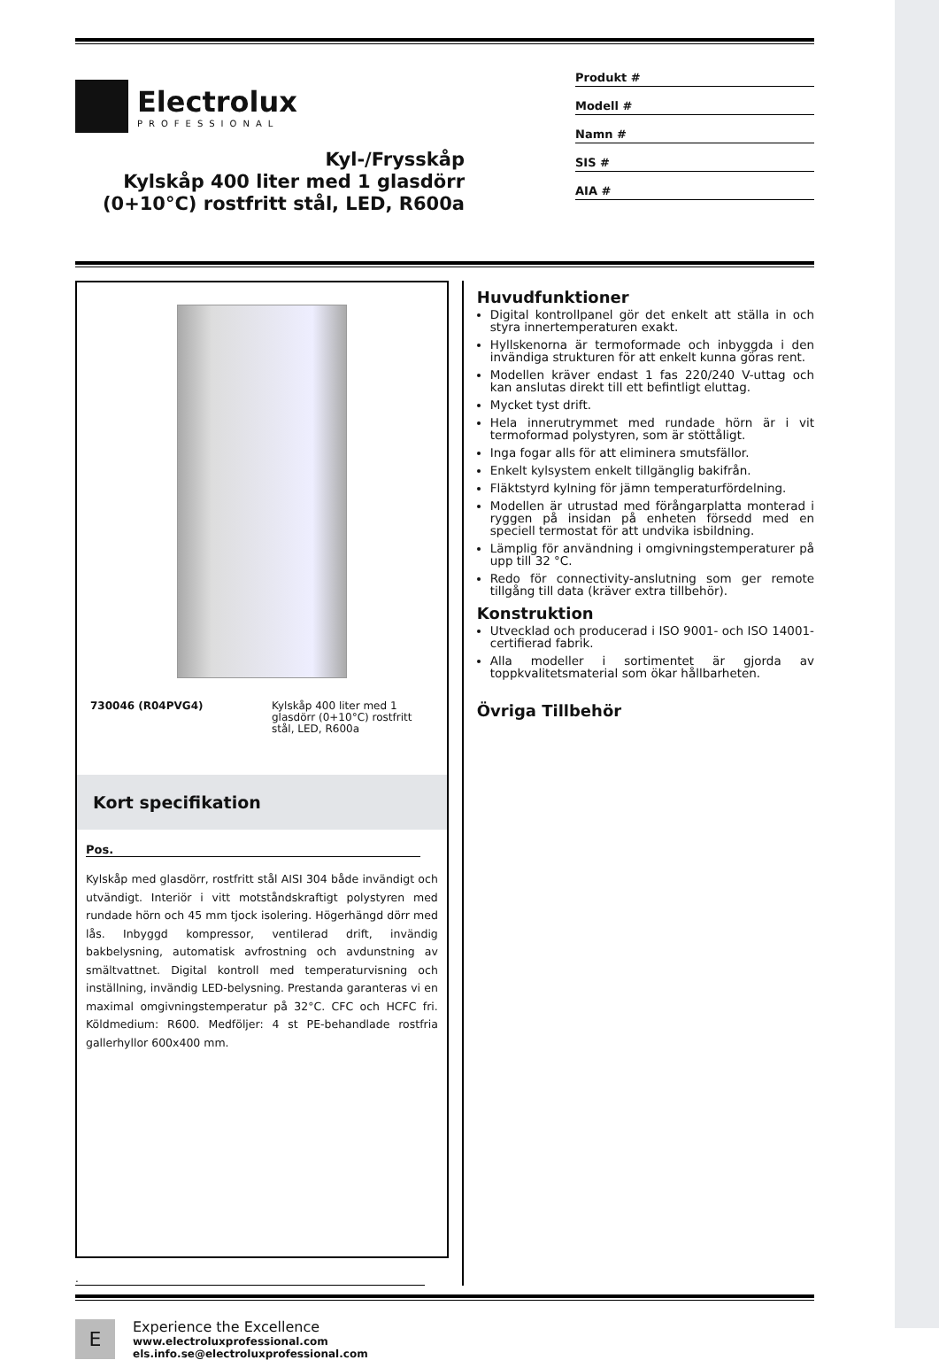Electrolux
PROFESSIONAL
Kyl-/Frysskåp
Kylskåp 400 liter med 1 glasdörr
(0+10°C) rostfritt stål, LED, R600a
Produkt #
Modell #
Namn #
SIS #
AIA #
730046 (R04PVG4) Kylskåp 400 liter med 1 glasdörr (0+10°C) rostfritt stål, LED, R600a
Kort specifikation
Pos.
Kylskåp med glasdörr, rostfritt stål AISI 304 både invändigt och utvändigt. Interiör i vitt motståndskraftigt polystyren med rundade hörn och 45 mm tjock isolering. Högerhängd dörr med lås. Inbyggd kompressor, ventilerad drift, invändig bakbelysning, automatisk avfrostning och avdunstning av smältvattnet. Digital kontroll med temperaturvisning och inställning, invändig LED-belysning. Prestanda garanteras vi en maximal omgivningstemperatur på 32°C. CFC och HCFC fri. Köldmedium: R600. Medföljer: 4 st PE-behandlade rostfria gallerhyllor 600x400 mm.
Huvudfunktioner
Digital kontrollpanel gör det enkelt att ställa in och styra innertemperaturen exakt.
Hyllskenorna är termoformade och inbyggda i den invändiga strukturen för att enkelt kunna göras rent.
Modellen kräver endast 1 fas 220/240 V-uttag och kan anslutas direkt till ett befintligt eluttag.
Mycket tyst drift.
Hela innerutrymmet med rundade hörn är i vit termoformad polystyren, som är stöttåligt.
Inga fogar alls för att eliminera smutsfällor.
Enkelt kylsystem enkelt tillgänglig bakifrån.
Fläktstyrd kylning för jämn temperaturfördelning.
Modellen är utrustad med förångarplatta monterad i ryggen på insidan på enheten försedd med en speciell termostat för att undvika isbildning.
Lämplig för användning i omgivningstemperaturer på upp till 32 °C.
Redo för connectivity-anslutning som ger remote tillgång till data (kräver extra tillbehör).
Konstruktion
Utvecklad och producerad i ISO 9001- och ISO 14001-certifierad fabrik.
Alla modeller i sortimentet är gjorda av toppkvalitetsmaterial som ökar hållbarheten.
Övriga Tillbehör
.
E
Experience the Excellence
www.electroluxprofessional.com
els.info.se@electroluxprofessional.com